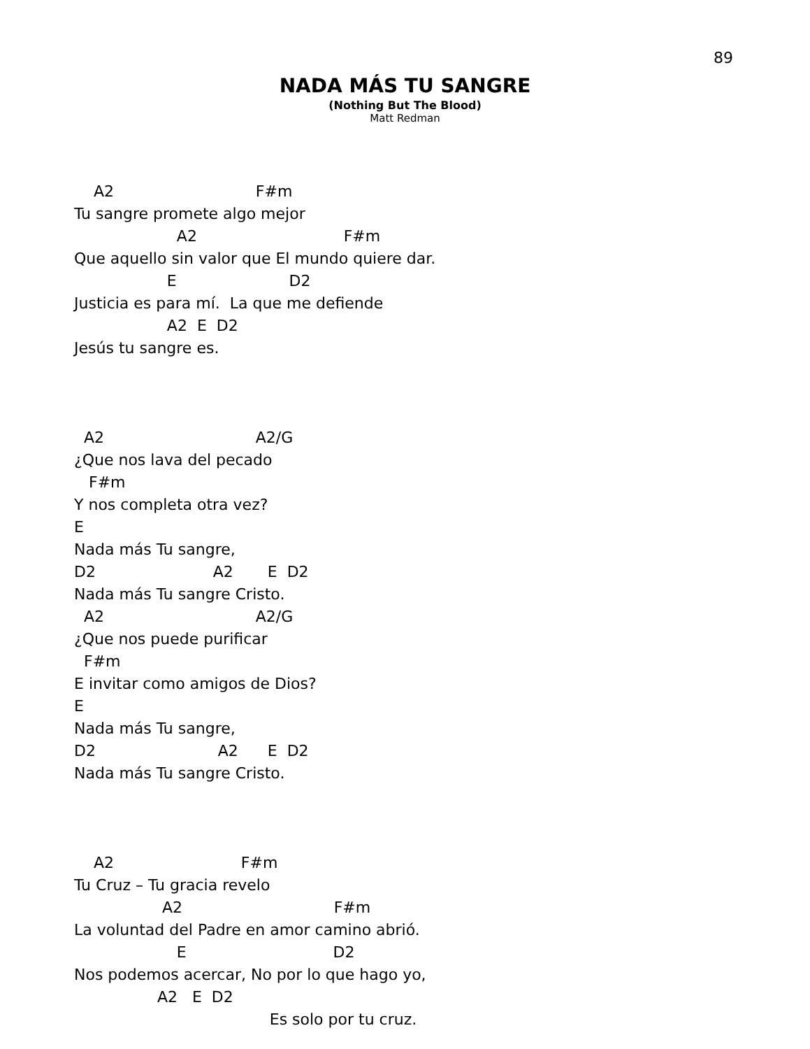89
NADA MÁS TU SANGRE
(Nothing But The Blood)
Matt Redman
    A2                             F#m
Tu sangre promete algo mejor
                     A2                              F#m
Que aquello sin valor que El mundo quiere dar.
                   E                       D2
Justicia es para mí.  La que me defiende
                   A2  E  D2
Jesús tu sangre es.
  A2                               A2/G
¿Que nos lava del pecado
   F#m
Y nos completa otra vez?
E
Nada más Tu sangre,
D2                        A2       E  D2
Nada más Tu sangre Cristo.
  A2                               A2/G
¿Que nos puede purificar
  F#m
E invitar como amigos de Dios?
E
Nada más Tu sangre,
D2                         A2      E  D2
Nada más Tu sangre Cristo.
    A2                          F#m
Tu Cruz – Tu gracia revelo
                  A2                               F#m
La voluntad del Padre en amor camino abrió.
                     E                              D2
Nos podemos acercar, No por lo que hago yo,
                 A2   E  D2
                                        Es solo por tu cruz.